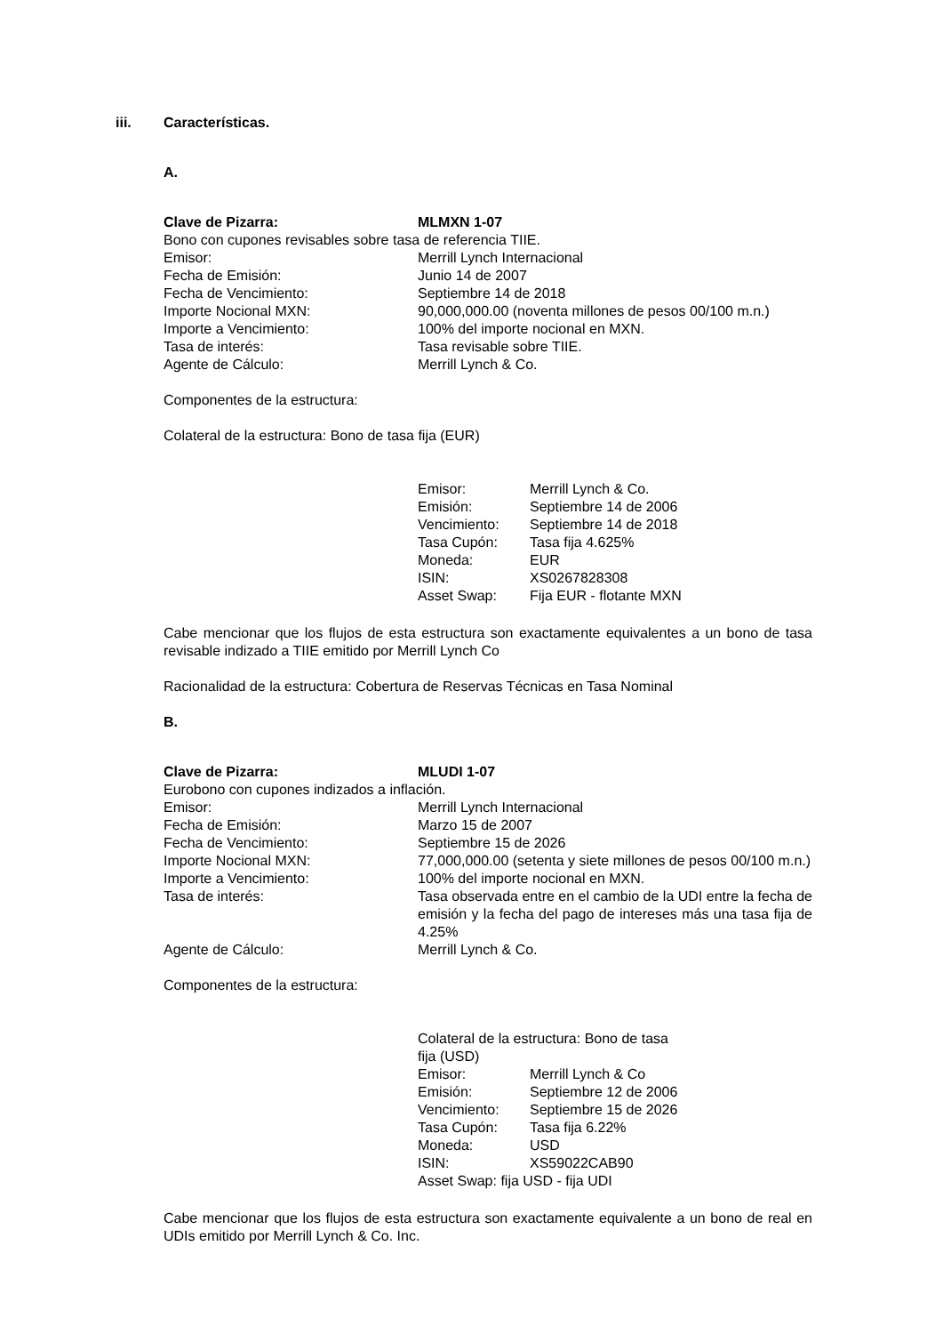iii. Características.
A.
| Clave de Pizarra: | MLMXN 1-07 |
| Bono con cupones revisables sobre tasa de referencia TIIE. | |
| Emisor: | Merrill Lynch Internacional |
| Fecha de Emisión: | Junio 14 de 2007 |
| Fecha de Vencimiento: | Septiembre 14 de 2018 |
| Importe Nocional MXN: | 90,000,000.00 (noventa millones de pesos 00/100 m.n.) |
| Importe a Vencimiento: | 100% del importe nocional en MXN. |
| Tasa de interés: | Tasa revisable sobre TIIE. |
| Agente de Cálculo: | Merrill Lynch & Co. |
Componentes de la estructura:
Colateral de la estructura: Bono de tasa fija (EUR)
| Emisor: | Merrill Lynch & Co. |
| Emisión: | Septiembre 14 de 2006 |
| Vencimiento: | Septiembre 14 de 2018 |
| Tasa Cupón: | Tasa fija 4.625% |
| Moneda: | EUR |
| ISIN: | XS0267828308 |
| Asset Swap: | Fija EUR - flotante MXN |
Cabe mencionar que los flujos de esta estructura son exactamente equivalentes a un bono de tasa revisable indizado a TIIE emitido por Merrill Lynch Co
Racionalidad de la estructura: Cobertura de Reservas Técnicas en Tasa Nominal
B.
| Clave de Pizarra: | MLUDI 1-07 |
| Eurobono con cupones indizados a inflación. | |
| Emisor: | Merrill Lynch Internacional |
| Fecha de Emisión: | Marzo 15 de 2007 |
| Fecha de Vencimiento: | Septiembre 15 de 2026 |
| Importe Nocional MXN: | 77,000,000.00 (setenta y siete millones de pesos 00/100 m.n.) |
| Importe a Vencimiento: | 100% del importe nocional en MXN. |
| Tasa de interés: | Tasa observada entre en el cambio de la UDI entre la fecha de emisión y la fecha del pago de intereses más una tasa fija de 4.25% |
| Agente de Cálculo: | Merrill Lynch & Co. |
Componentes de la estructura:
| Colateral de la estructura: Bono de tasa fija (USD) | |
| Emisor: | Merrill Lynch & Co |
| Emisión: | Septiembre 12 de 2006 |
| Vencimiento: | Septiembre 15 de 2026 |
| Tasa Cupón: | Tasa fija 6.22% |
| Moneda: | USD |
| ISIN: | XS59022CAB90 |
| Asset Swap: fija USD - fija UDI | |
Cabe mencionar que los flujos de esta estructura son exactamente equivalente a un bono de real en UDIs emitido por Merrill Lynch & Co. Inc.